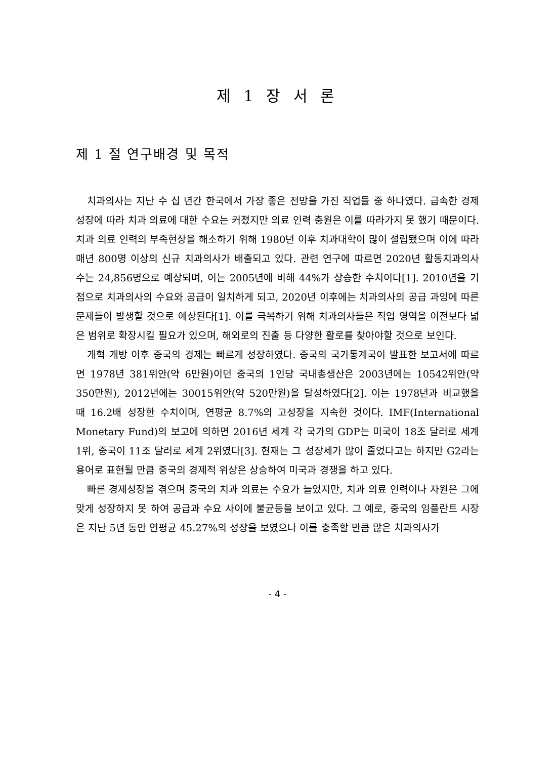제 1 장 서 론
제 1 절 연구배경 및 목적
치과의사는 지난 수 십 년간 한국에서 가장 좋은 전망을 가진 직업들 중 하나였다. 급속한 경제성장에 따라 치과 의료에 대한 수요는 커졌지만 의료 인력 충원은 이를 따라가지 못 했기 때문이다. 치과 의료 인력의 부족현상을 해소하기 위해 1980년 이후 치과대학이 많이 설립됐으며 이에 따라 매년 800명 이상의 신규 치과의사가 배출되고 있다. 관련 연구에 따르면 2020년 활동치과의사 수는 24,856명으로 예상되며, 이는 2005년에 비해 44%가 상승한 수치이다[1]. 2010년을 기점으로 치과의사의 수요와 공급이 일치하게 되고, 2020년 이후에는 치과의사의 공급 과잉에 따른 문제들이 발생할 것으로 예상된다[1]. 이를 극복하기 위해 치과의사들은 직업 영역을 이전보다 넓은 범위로 확장시킬 필요가 있으며, 해외로의 진출 등 다양한 활로를 찾아야할 것으로 보인다.
개혁 개방 이후 중국의 경제는 빠르게 성장하였다. 중국의 국가통계국이 발표한 보고서에 따르면 1978년 381위안(약 6만원)이던 중국의 1인당 국내총생산은 2003년에는 10542위안(약 350만원), 2012년에는 30015위안(약 520만원)을 달성하였다[2]. 이는 1978년과 비교했을 때 16.2배 성장한 수치이며, 연평균 8.7%의 고성장을 지속한 것이다. IMF(International Monetary Fund)의 보고에 의하면 2016년 세계 각 국가의 GDP는 미국이 18조 달러로 세계 1위, 중국이 11조 달러로 세계 2위였다[3]. 현재는 그 성장세가 많이 줄었다고는 하지만 G2라는 용어로 표현될 만큼 중국의 경제적 위상은 상승하여 미국과 경쟁을 하고 있다.
빠른 경제성장을 겪으며 중국의 치과 의료는 수요가 늘었지만, 치과 의료 인력이나 자원은 그에 맞게 성장하지 못 하여 공급과 수요 사이에 불균등을 보이고 있다. 그 예로, 중국의 임플란트 시장은 지난 5년 동안 연평균 45.27%의 성장을 보였으나 이를 충족할 만큼 많은 치과의사가
- 4 -